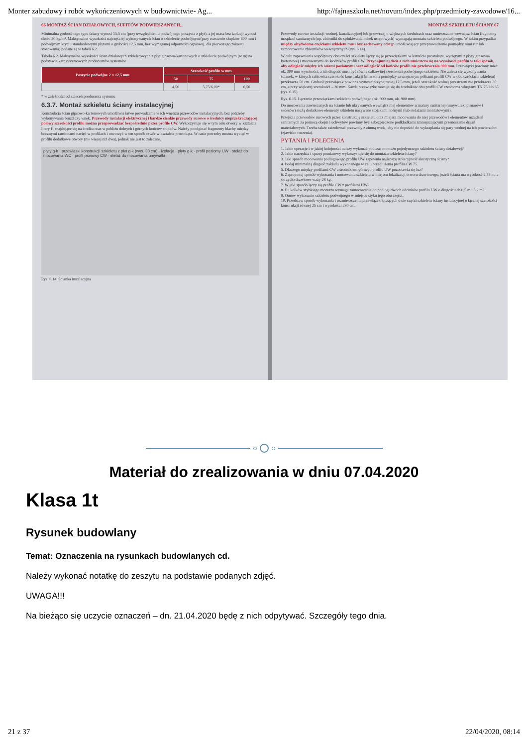Monter zabudowy i robót wykończeniowych w budownictwie- Ag... http://fajnaszkola.net/novum/index.php/przedmioty-zawodowe/16...
66 MONTAŻ ŚCIAN DZIAŁOWYCH, SUFITÓW PODWIESZANYCH...
Minimalna grubość tego typu ściany wynosi 15,5 cm (przy uwzględnieniu podwójnego poszycia z płyt), a jej masa bez izolacji wynosi około 50 kg/m². Maksymalne wysokości najczęściej wykonywanych ścian o szkielecie podwójnym (przy rozstawie słupków 600 mm i podwójnym kryciu standardowymi płytami o grubości 12,5 mm, bez wymaganej odporności ogniowej, dla pierwszego zakresu stosowania) podane są w tabeli 6.2.
Tabela 6.2. Maksymalne wysokości ścian działowych szkieletowych z płyt gipsowo-kartonowych o szkielecie podwójnym (w m) na podstawie kart systemowych producentów systemów
| Poszycie podwójne 2 × 12,5 mm | Szerokość profilu w mm | | |
| --- | --- | --- | --- |
| | 50 | 75 | 100 |
| | 4,50 | 5,75/6,00* | 6,50 |
* w zależności od zaleceń producenta systemu
6.3.7. Montaż szkieletu ściany instalacyjnej
Konstrukcja ścian gipsowo-kartonowych umożliwia łatwe prowadzenie w ich wnętrzu przewodów instalacyjnych, bez potrzeby wykonywania bruzd czy wnęk. Przewody instalacji elektrycznej i bardzo cienkie przewody rurowe o średnicy nieprzekraczającej połowy szerokości profilu można przeprowadzać bezpośrednio przez profile CW. Wykorzystuje się w tym celu otwory w kształcie litery H znajdujące się na środku oraz w pobliżu dolnych i górnych końców słupków. Należy poodginać fragmenty blachy między bocznymi ramionami nacięć w profilach i utworzyć w ten sposób otwór w kształcie prostokąta. W razie potrzeby można wyciąć w profilu dodatkowe otwory (nie więcej niż dwa), jednak nie jest to zalecane.
płyty g-k · przewiązki konstrukcji szkieletu z płyt g-k (wys. 30 cm) · izolacja · płyty g-k · profil poziomy UW · stelaż do mocowania WC · profil pionowy CW · stelaż do mocowania umywalki
Rys. 6.14. Ścianka instalacyjna
MONTAŻ SZKIELETU ŚCIANY 67
Przewody rurowe instalacji wodnej, kanalizacyjnej lub grzewczej o większych średnicach oraz umieszczane wewnątrz ścian fragmenty urządzeń sanitarnych (np. zbiorniki do spłukiwania misek ustępowych) wymagają montażu szkieletu podwójnego. W takim przypadku między obydwiema częściami szkieletu musi być zachowany odstęp umożliwiający przeprowadzenie pomiędzy nimi rur lub zamontowanie zbiorników wewnętrznych (rys. 6.14).
W celu zapewnienia współpracy obu części szkieletu łączy się je przewiązkami w kształcie prostokąta, wyciętymi z płyty gipsowo-kartonowej i mocowanymi do środników profili CW. Przynajmniej dwie z nich umieszcza się na wysokości profilu w taki sposób, aby odległość między ich osiami poziomymi oraz odległość od końców profili nie przekraczała 900 mm. Przewiązki powinny mieć ok. 300 mm wysokości, a ich długość musi być równa całkowitej szerokości podwójnego szkieletu. Nie zaleca się wykonywania ścianek, w których całkowita szerokość konstrukcji (mierzona pomiędzy zewnętrznym półkami profili CW w obu częściach szkieletu) przekracza 50 cm. Grubość przewiązek powinna wynosić przynajmniej 12,5 mm, jeżeli szerokość wolnej przestrzeni nie przekracza 30 cm, a przy większej szerokości – 20 mm. Każdą przewiązkę mocuje się do środników obu profili CW sześcioma wkrętami TN 25 lub 35 (rys. 6.15).
Rys. 6.15. Łączenie przewiązkami szkieletu podwójnego (ok. 900 mm, ok. 900 mm)
Do mocowania zawieszanych na ścianie lub ukrywanych wewnątrz niej elementów armatury sanitarnej (umywalek, pisuarów i sedesów) służą dodatkowe elementy szkieletu nazywane stojakami nośnymi (lub stelażami montażowymi).
Przejścia przewodów rurowych przez konstrukcję szkieletu oraz miejsca mocowania do niej przewodów i elementów urządzeń sanitarnych za pomocą obejm i uchwytów powinny być zabezpieczone podkładkami zmniejszającymi przenoszenie drgań materiałowych. Trzeba także zaizolować przewody z zimną wodą, aby nie dopuścić do wykraplania się pary wodnej na ich powierzchni (zjawisko roszenia).
PYTANIA I POLECENIA
1. Jakie operacje i w jakiej kolejności należy wykonać podczas montażu pojedynczego szkieletu ściany działowej?
2. Jakie narzędzia i sprzęt pomiarowy wykorzystuje się do montażu szkieletu ściany?
3. Jaki sposób mocowania podłogowego profilu UW zapewnia najlepszą izolacyjność akustyczną ściany?
4. Podaj minimalną długość zakładu wykonanego w celu przedłużenia profilu CW 75.
5. Dlaczego między profilami CW a środnikiem górnego profilu UW pozostawia się luz?
6. Zaproponuj sposób wykonania i mocowania szkieletu w miejscu lokalizacji otworu drzwiowego, jeżeli ściana ma wysokość 2,55 m, a skrzydło drzwiowe waży 28 kg.
7. W jaki sposób łączy się profile CW z profilami UW?
8. Ilu kołków szybkiego montażu wymaga zamocowanie do podłogi dwóch odcinków profilu UW o długościach 0,5 m i 3,2 m?
9. Omów wykonanie szkieletu podwójnego w miejscu styku jego obu części.
10. Przedstaw sposób wykonania i rozmieszczenia przewiązek łączących dwie części szkieletu ściany instalacyjnej o łącznej szerokości konstrukcji równej 25 cm i wysokości 280 cm.
Materiał do zrealizowania w dniu 07.04.2020
Klasa 1t
Rysunek budowlany
Temat: Oznaczenia na rysunkach budowlanych cd.
Należy wykonać notatkę do zeszytu na podstawie podanych zdjęć.
UWAGA!!!
Na bieżąco się uczycie oznaczeń – dn. 21.04.2020 będę z nich odpytywać. Szczegóły tego dnia.
21 z 37 22/04/2020, 08:14